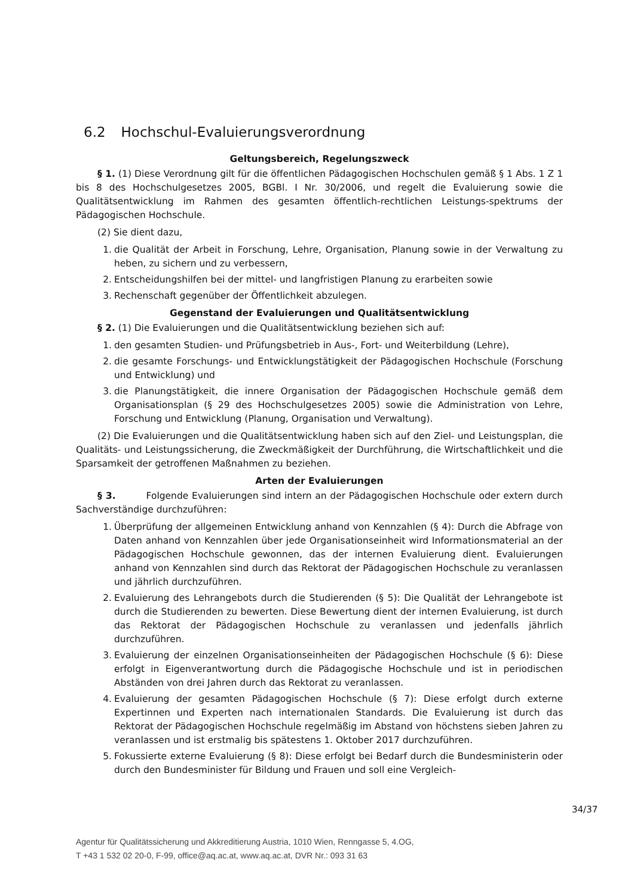6.2 Hochschul-Evaluierungsverordnung
Geltungsbereich, Regelungszweck
§ 1. (1) Diese Verordnung gilt für die öffentlichen Pädagogischen Hochschulen gemäß § 1 Abs. 1 Z 1 bis 8 des Hochschulgesetzes 2005, BGBl. I Nr. 30/2006, und regelt die Evaluierung sowie die Qualitätsentwicklung im Rahmen des gesamten öffentlich-rechtlichen Leistungs-spektrums der Pädagogischen Hochschule.
(2) Sie dient dazu,
1. die Qualität der Arbeit in Forschung, Lehre, Organisation, Planung sowie in der Verwaltung zu heben, zu sichern und zu verbessern,
2. Entscheidungshilfen bei der mittel- und langfristigen Planung zu erarbeiten sowie
3. Rechenschaft gegenüber der Öffentlichkeit abzulegen.
Gegenstand der Evaluierungen und Qualitätsentwicklung
§ 2. (1) Die Evaluierungen und die Qualitätsentwicklung beziehen sich auf:
1. den gesamten Studien- und Prüfungsbetrieb in Aus-, Fort- und Weiterbildung (Lehre),
2. die gesamte Forschungs- und Entwicklungstätigkeit der Pädagogischen Hochschule (Forschung und Entwicklung) und
3. die Planungstätigkeit, die innere Organisation der Pädagogischen Hochschule gemäß dem Organisationsplan (§ 29 des Hochschulgesetzes 2005) sowie die Administration von Lehre, Forschung und Entwicklung (Planung, Organisation und Verwaltung).
(2) Die Evaluierungen und die Qualitätsentwicklung haben sich auf den Ziel- und Leistungsplan, die Qualitäts- und Leistungssicherung, die Zweckmäßigkeit der Durchführung, die Wirtschaftlichkeit und die Sparsamkeit der getroffenen Maßnahmen zu beziehen.
Arten der Evaluierungen
§ 3. Folgende Evaluierungen sind intern an der Pädagogischen Hochschule oder extern durch Sachverständige durchzuführen:
1. Überprüfung der allgemeinen Entwicklung anhand von Kennzahlen (§ 4): Durch die Abfrage von Daten anhand von Kennzahlen über jede Organisationseinheit wird Informationsmaterial an der Pädagogischen Hochschule gewonnen, das der internen Evaluierung dient. Evaluierungen anhand von Kennzahlen sind durch das Rektorat der Pädagogischen Hochschule zu veranlassen und jährlich durchzuführen.
2. Evaluierung des Lehrangebots durch die Studierenden (§ 5): Die Qualität der Lehrangebote ist durch die Studierenden zu bewerten. Diese Bewertung dient der internen Evaluierung, ist durch das Rektorat der Pädagogischen Hochschule zu veranlassen und jedenfalls jährlich durchzuführen.
3. Evaluierung der einzelnen Organisationseinheiten der Pädagogischen Hochschule (§ 6): Diese erfolgt in Eigenverantwortung durch die Pädagogische Hochschule und ist in periodischen Abständen von drei Jahren durch das Rektorat zu veranlassen.
4. Evaluierung der gesamten Pädagogischen Hochschule (§ 7): Diese erfolgt durch externe Expertinnen und Experten nach internationalen Standards. Die Evaluierung ist durch das Rektorat der Pädagogischen Hochschule regelmäßig im Abstand von höchstens sieben Jahren zu veranlassen und ist erstmalig bis spätestens 1. Oktober 2017 durchzuführen.
5. Fokussierte externe Evaluierung (§ 8): Diese erfolgt bei Bedarf durch die Bundesministerin oder durch den Bundesminister für Bildung und Frauen und soll eine Vergleich-
34/37
Agentur für Qualitätssicherung und Akkreditierung Austria, 1010 Wien, Renngasse 5, 4.OG,
T +43 1 532 02 20-0, F-99, office@aq.ac.at, www.aq.ac.at, DVR Nr.: 093 31 63